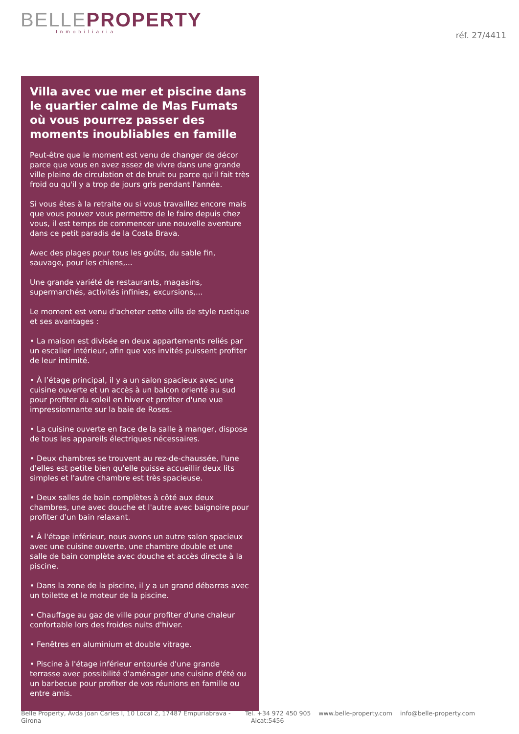BELLE PROPERTY
Inmobiliaria
réf. 27/4411
Villa avec vue mer et piscine dans le quartier calme de Mas Fumats où vous pourrez passer des moments inoubliables en famille
Peut-être que le moment est venu de changer de décor parce que vous en avez assez de vivre dans une grande ville pleine de circulation et de bruit ou parce qu'il fait très froid ou qu'il y a trop de jours gris pendant l'année.
Si vous êtes à la retraite ou si vous travaillez encore mais que vous pouvez vous permettre de le faire depuis chez vous, il est temps de commencer une nouvelle aventure dans ce petit paradis de la Costa Brava.
Avec des plages pour tous les goûts, du sable fin, sauvage, pour les chiens,...
Une grande variété de restaurants, magasins, supermarchés, activités infinies, excursions,...
Le moment est venu d'acheter cette villa de style rustique et ses avantages :
• La maison est divisée en deux appartements reliés par un escalier intérieur, afin que vos invités puissent profiter de leur intimité.
• À l’étage principal, il y a un salon spacieux avec une cuisine ouverte et un accès à un balcon orienté au sud pour profiter du soleil en hiver et profiter d'une vue impressionnante sur la baie de Roses.
• La cuisine ouverte en face de la salle à manger, dispose de tous les appareils électriques nécessaires.
• Deux chambres se trouvent au rez-de-chaussée, l'une d'elles est petite bien qu'elle puisse accueillir deux lits simples et l'autre chambre est très spacieuse.
• Deux salles de bain complètes à côté aux deux chambres, une avec douche et l'autre avec baignoire pour profiter d'un bain relaxant.
• À l'étage inférieur, nous avons un autre salon spacieux avec une cuisine ouverte, une chambre double et une salle de bain complète avec douche et accès directe à la piscine.
• Dans la zone de la piscine, il y a un grand débarras avec un toilette et le moteur de la piscine.
• Chauffage au gaz de ville pour profiter d'une chaleur confortable lors des froides nuits d'hiver.
• Fenêtres en aluminium et double vitrage.
• Piscine à l'étage inférieur entourée d'une grande terrasse avec possibilité d'aménager une cuisine d'été ou un barbecue pour profiter de vos réunions en famille ou entre amis.
Belle Property, Avda Joan Carles I, 10 Local 2, 17487 Empuriabrava - Girona
Tel. +34 972 450 905 www.belle-property.com info@belle-property.com Aicat:5456